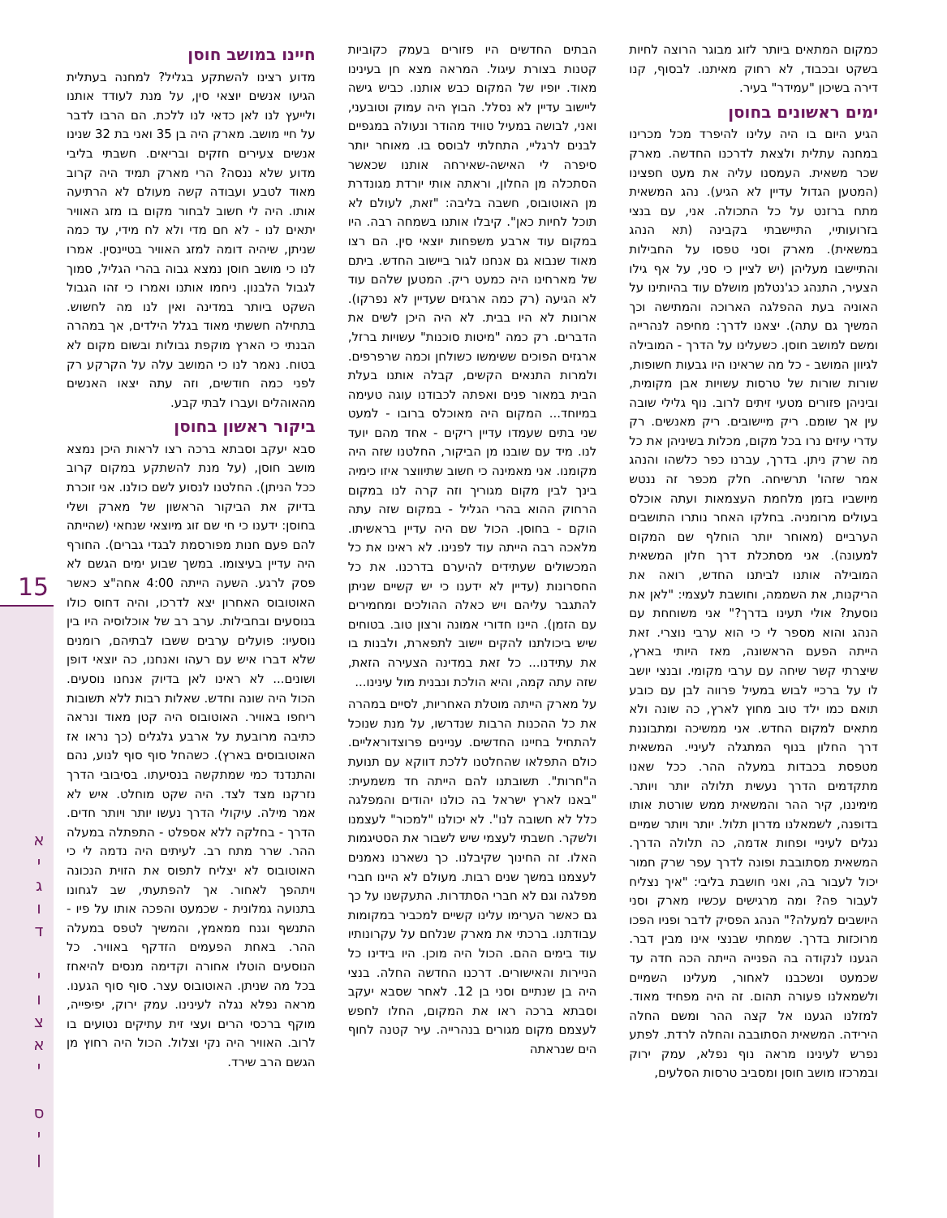15
א
י
ג
ו
ד
י
ו
צ
א
י
ס
י
ן
חיינו במושב חוסן
מדוע רצינו להשתקע בגליל? למחנה בעתלית הגיעו אנשים יוצאי סין, על מנת לעודד אותנו ולייעץ לנו לאן כדאי לנו ללכת. הם הרבו לדבר על חיי מושב. מארק היה בן 35 ואני בת 32 שנינו אנשים צעירים חזקים ובריאים. חשבתי בליבי מדוע שלא ננסה? הרי מארק תמיד היה קרוב מאוד לטבע ועבודה קשה מעולם לא הרתיעה אותו. היה לי חשוב לבחור מקום בו מזג האוויר יתאים לנו - לא חם מדי ולא לח מידי, עד כמה שניתן, שיהיה דומה למזג האוויר בטיינסין. אמרו לנו כי מושב חוסן נמצא גבוה בהרי הגליל, סמוך לגבול הלבנון. ניחמו אותנו ואמרו כי זהו הגבול השקט ביותר במדינה ואין לנו מה לחשוש. בתחילה חששתי מאוד בגלל הילדים, אך במהרה הבנתי כי הארץ מוקפת גבולות ובשום מקום לא בטוח. נאמר לנו כי המושב עלה על הקרקע רק לפני כמה חודשים, וזה עתה יצאו האנשים מהאוהלים ועברו לבתי קבע.
ביקור ראשון בחוסן
סבא יעקב וסבתא ברכה רצו לראות היכן נמצא מושב חוסן, (על מנת להשתקע במקום קרוב ככל הניתן). החלטנו לנסוע לשם כולנו. אני זוכרת בדיוק את הביקור הראשון של מארק ושלי בחוסן: ידענו כי חי שם זוג מיוצאי שנחאי (שהייתה להם פעם חנות מפורסמת לבגדי גברים). החורף היה עדיין בעיצומו. במשך שבוע ימים הגשם לא פסק לרגע. השעה הייתה 4:00 אחה"צ כאשר האוטובוס האחרון יצא לדרכו, והיה דחוס כולו בנוסעים ובחבילות. ערב רב של אוכלוסיה היו בין נוסעיו: פועלים ערבים ששבו לבתיהם, רומנים שלא דברו איש עם רעהו ואנחנו, כה יוצאי דופן ושונים... לא ראינו לאן בדיוק אנחנו נוסעים. הכול היה שונה וחדש. שאלות רבות ללא תשובות ריחפו באוויר. האוטובוס היה קטן מאוד ונראה כתיבה מרובעת על ארבע גלגלים (כך נראו אז האוטובוסים בארץ). כשהחל סוף סוף לנוע, נהם והתנדנד כמי שמתקשה בנסיעתו. בסיבובי הדרך נזרקנו מצד לצד. היה שקט מוחלט. איש לא אמר מילה. עיקולי הדרך נעשו יותר ויותר חדים. הדרך - בחלקה ללא אספלט - התפתלה במעלה ההר. שרר מתח רב. לעיתים היה נדמה לי כי האוטובוס לא יצליח לתפוס את הזוית הנכונה ויתהפך לאחור. אך להפתעתי, שב לגחונו בתנועה גמלונית - שכמעט והפכה אותו על פיו - התנשף וגנח ממאמץ, והמשיך לטפס במעלה ההר. באחת הפעמים הזדקף באוויר. כל הנוסעים הוטלו אחורה וקדימה מנסים להיאחז בכל מה שניתן. האוטובוס עצר. סוף סוף הגענו. מראה נפלא נגלה לעינינו. עמק ירוק, יפיפייה, מוקף ברכסי הרים ועצי זית עתיקים נטועים בו לרוב. האוויר היה נקי וצלול. הכול היה רחוץ מן הגשם הרב שירד.
הבתים החדשים היו פזורים בעמק כקוביות קטנות בצורת עיגול. המראה מצא חן בעינינו מאוד. יופיו של המקום כבש אותנו. כביש גישה ליישוב עדיין לא נסלל. הבוץ היה עמוק וטובעני, ואני, לבושה במעיל טוויד מהודר ונעולה במגפיים לבנים לרגליי, התחלתי לבוסס בו. מאוחר יותר סיפרה לי האישה-שאירחה אותנו שכאשר הסתכלה מן החלון, וראתה אותי יורדת מגונדרת מן האוטובוס, חשבה בליבה: "זאת, לעולם לא תוכל לחיות כאן". קיבלו אותנו בשמחה רבה. היו במקום עוד ארבע משפחות יוצאי סין. הם רצו מאוד שנבוא גם אנחנו לגור ביישוב החדש. ביתם של מארחינו היה כמעט ריק. המטען שלהם עוד לא הגיעה (רק כמה ארגזים שעדיין לא נפרקו). ארונות לא היו בבית. לא היה היכן לשים את הדברים. רק כמה "מיטות סוכנות" עשויות ברזל, ארגזים הפוכים ששימשו כשולחן וכמה שרפרפים. ולמרות התנאים הקשים, קבלה אותנו בעלת הבית במאור פנים ואפתה לכבודנו עוגה טעימה במיוחד... המקום היה מאוכלס ברובו - למעט שני בתים שעמדו עדיין ריקים - אחד מהם יועד לנו. מיד עם שובנו מן הביקור, החלטנו שזה היה מקומנו. אני מאמינה כי חשוב שתיווצר איזו כימיה בינך לבין מקום מגוריך וזה קרה לנו במקום הרחוק ההוא בהרי הגליל - במקום שזה עתה הוקם - בחוסן. הכול שם היה עדיין בראשיתו. מלאכה רבה הייתה עוד לפנינו. לא ראינו את כל המכשולים שעתידים להיערם בדרכנו. את כל החסרונות (עדיין לא ידענו כי יש קשיים שניתן להתגבר עליהם ויש כאלה ההולכים ומחמירים עם הזמן). היינו חדורי אמונה ורצון טוב. בטוחים שיש ביכולתנו להקים יישוב לתפארת, ולבנות בו את עתידנו... כל זאת במדינה הצעירה הזאת, שזה עתה קמה, והיא הולכת ונבנית מול עינינו...
על מארק הייתה מוטלת האחריות, לסיים במהרה את כל ההכנות הרבות שנדרשו, על מנת שנוכל להתחיל בחיינו החדשים. עניינים פרוצדוראליים. כולם התפלאו שהחלטנו ללכת דווקא עם תנועת ה"חרות". תשובתנו להם הייתה חד משמעית: "באנו לארץ ישראל בה כולנו יהודים והמפלגה כלל לא חשובה לנו". לא יכולנו "למכור" לעצמנו ולשקר. חשבתי לעצמי שיש לשבור את הסטיגמות האלו. זה החינוך שקיבלנו. כך נשארנו נאמנים לעצמנו במשך שנים רבות. מעולם לא היינו חברי מפלגה וגם לא חברי הסתדרות. התעקשנו על כך גם כאשר הערימו עלינו קשיים למכביר במקומות עבודתנו. ברכתי את מארק שנלחם על עקרונותיו עוד בימים ההם. הכול היה מוכן. היו בידינו כל הניירות והאישורים. דרכנו החדשה החלה. בנצי היה בן שנתיים וסני בן 12. לאחר שסבא יעקב וסבתא ברכה ראו את המקום, החלו לחפש לעצמם מקום מגורים בנהרייה. עיר קטנה לחוף הים שנראתה
כמקום המתאים ביותר לזוג מבוגר הרוצה לחיות בשקט ובכבוד, לא רחוק מאיתנו. לבסוף, קנו דירה בשיכון "עמידר" בעיר.
ימים ראשונים בחוסן
הגיע היום בו היה עלינו להיפרד מכל מכרינו במחנה עתלית ולצאת לדרכנו החדשה. מארק שכר משאית. העמסנו עליה את מעט חפצינו (המטען הגדול עדיין לא הגיע). נהג המשאית מתח ברזנט על כל התכולה. אני, עם בנצי בזרועותיי, התיישבתי בקבינה (תא הנהג במשאית). מארק וסני טפסו על החבילות והתיישבו מעליהן (יש לציין כי סני, על אף גילו הצעיר, התנהג כג'נטלמן מושלם עוד בהיותינו על האוניה בעת ההפלגה הארוכה והמתישה וכך המשיך גם עתה). יצאנו לדרך: מחיפה לנהרייה ומשם למושב חוסן. כשעלינו על הדרך - המובילה לגיוון המושב - כל מה שראינו היו גבעות חשופות, שורות שורות של טרסות עשויות אבן מקומית, וביניהן פזורים מטעי זיתים לרוב. נוף גלילי שובה עין אך שומם. ריק מיישובים. ריק מאנשים. רק עדרי עיזים נרו בכל מקום, מכלות בשיניהן את כל מה שרק ניתן. בדרך, עברנו כפר כלשהו והנהג אמר שזהו' תרשיחה. חלק מכפר זה ננטש מיושביו בזמן מלחמת העצמאות ועתה אוכלס בעולים מרומניה. בחלקו האחר נותרו התושבים הערביים (מאוחר יותר הוחלף שם המקום למעונה). אני מסתכלת דרך חלון המשאית המובילה אותנו לביתנו החדש, רואה את הריקנות, את השממה, וחושבת לעצמי: "לאן את נוסעת? אולי תעינו בדרך?" אני משוחחת עם הנהג והוא מספר לי כי הוא ערבי נוצרי. זאת הייתה הפעם הראשונה, מאז היותי בארץ, שיצרתי קשר שיחה עם ערבי מקומי. ובנצי יושב לו על ברכיי לבוש במעיל פרווה לבן עם כובע תואם כמו ילד טוב מחוץ לארץ, כה שונה ולא מתאים למקום החדש. אני ממשיכה ומתבוננת דרך החלון בנוף המתגלה לעיניי. המשאית מטפסת בכבדות במעלה ההר. ככל שאנו מתקדמים הדרך נעשית תלולה יותר ויותר. מימיננו, קיר ההר והמשאית ממש שורטת אותו בדופנה, לשמאלנו מדרון תלול. יותר ויותר שמיים נגלים לעיניי ופחות אדמה, כה תלולה הדרך. המשאית מסתובבת ופונה לדרך עפר שרק חמור יכול לעבור בה, ואני חושבת בליבי: "איך נצליח לעבור פה? ומה מרגישים עכשיו מארק וסני היושבים למעלה?" הנהג הפסיק לדבר ופניו הפכו מרוכזות בדרך. שמחתי שבנצי אינו מבין דבר. הגענו לנקודה בה הפנייה הייתה הכה חדה עד שכמעט ונשכבנו לאחור, מעלינו השמיים ולשמאלנו פעורה תהום. זה היה מפחיד מאוד. למזלנו הגענו אל קצה ההר ומשם החלה הירידה. המשאית הסתובבה והחלה לרדת. לפתע נפרש לעינינו מראה נוף נפלא, עמק ירוק ובמרכזו מושב חוסן ומסביב טרסות הסלעים,